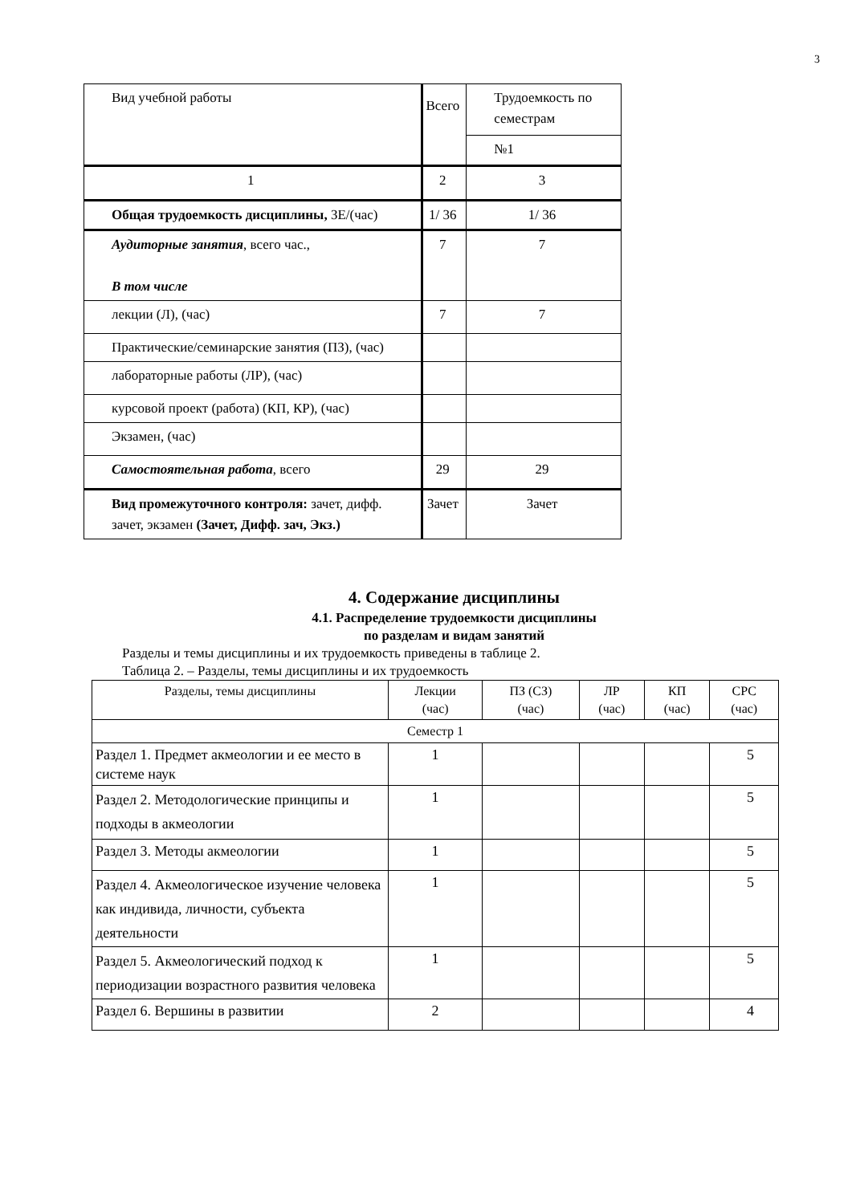3
| Вид учебной работы | Всего | Трудоемкость по семестрам |
| | | №1 |
| 1 | 2 | 3 |
| Общая трудоемкость дисциплины, ЗЕ/(час) | 1/ 36 | 1/ 36 |
| Аудиторные занятия , всего час., В том числе | 7 | 7 |
| лекции (Л), (час) | 7 | 7 |
| Практические/семинарские занятия (ПЗ), (час) | | |
| лабораторные работы (ЛР), (час) | | |
| курсовой проект (работа) (КП, КР), (час) | | |
| Экзамен, (час) | | |
| Самостоятельная работа , всего | 29 | 29 |
| Вид промежуточного контроля: зачет, дифф. зачет, экзамен (Зачет, Дифф. зач, Экз.) | Зачет | Зачет |
4. Содержание дисциплины
4.1. Распределение трудоемкости дисциплины
по разделам и видам занятий
Разделы и темы дисциплины и их трудоемкость приведены в таблице 2.
Таблица 2. – Разделы, темы дисциплины и их трудоемкость
| Разделы, темы дисциплины | Лекции (час) | ПЗ (СЗ) (час) | ЛР (час) | КП (час) | СРС (час) |
| --- | --- | --- | --- | --- | --- |
| Семестр 1 | | | | | |
| Раздел 1. Предмет акмеологии и ее место в системе наук | 1 | | | | 5 |
| Раздел 2. Методологические принципы и подходы в акмеологии | 1 | | | | 5 |
| Раздел 3. Методы акмеологии | 1 | | | | 5 |
| Раздел 4. Акмеологическое изучение человека как индивида, личности, субъекта деятельности | 1 | | | | 5 |
| Раздел 5. Акмеологический подход к периодизации возрастного развития человека | 1 | | | | 5 |
| Раздел 6. Вершины в развитии | 2 | | | | 4 |